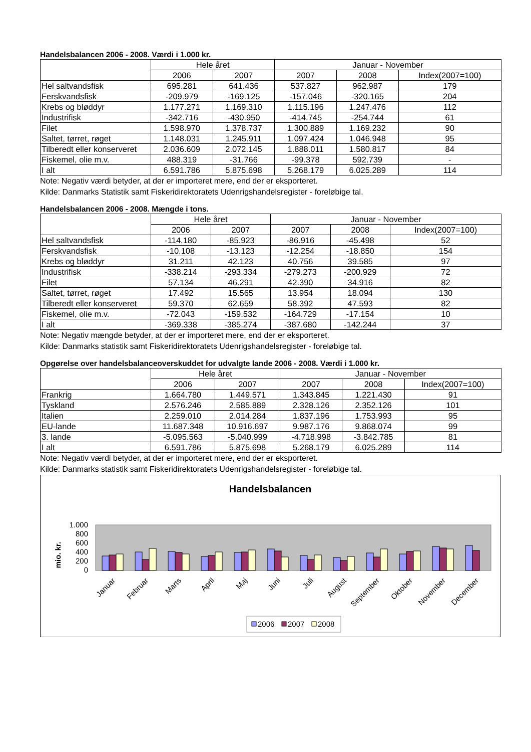Handelsbalancen 2006 - 2008. Værdi i 1.000 kr.
| | Hele året | | Januar - November | | |
| --- | --- | --- | --- | --- | --- |
| | 2006 | 2007 | 2007 | 2008 | Index(2007=100) |
| Hel saltvandsfisk | 695.281 | 641.436 | 537.827 | 962.987 | 179 |
| Ferskvandsfisk | -209.979 | -169.125 | -157.046 | -320.165 | 204 |
| Krebs og bløddyr | 1.177.271 | 1.169.310 | 1.115.196 | 1.247.476 | 112 |
| Industrifisk | -342.716 | -430.950 | -414.745 | -254.744 | 61 |
| Filet | 1.598.970 | 1.378.737 | 1.300.889 | 1.169.232 | 90 |
| Saltet, tørret, røget | 1.148.031 | 1.245.911 | 1.097.424 | 1.046.948 | 95 |
| Tilberedt eller konserveret | 2.036.609 | 2.072.145 | 1.888.011 | 1.580.817 | 84 |
| Fiskemel, olie m.v. | 488.319 | -31.766 | -99.378 | 592.739 | - |
| I alt | 6.591.786 | 5.875.698 | 5.268.179 | 6.025.289 | 114 |
Note: Negativ værdi betyder, at der er importeret mere, end der er eksporteret.
Kilde: Danmarks Statistik samt Fiskeridirektoratets Udenrigshandelsregister - foreløbige tal.
Handelsbalancen 2006 - 2008. Mængde i tons.
| | Hele året | | Januar - November | | |
| --- | --- | --- | --- | --- | --- |
| | 2006 | 2007 | 2007 | 2008 | Index(2007=100) |
| Hel saltvandsfisk | -114.180 | -85.923 | -86.916 | -45.498 | 52 |
| Ferskvandsfisk | -10.108 | -13.123 | -12.254 | -18.850 | 154 |
| Krebs og bløddyr | 31.211 | 42.123 | 40.756 | 39.585 | 97 |
| Industrifisk | -338.214 | -293.334 | -279.273 | -200.929 | 72 |
| Filet | 57.134 | 46.291 | 42.390 | 34.916 | 82 |
| Saltet, tørret, røget | 17.492 | 15.565 | 13.954 | 18.094 | 130 |
| Tilberedt eller konserveret | 59.370 | 62.659 | 58.392 | 47.593 | 82 |
| Fiskemel, olie m.v. | -72.043 | -159.532 | -164.729 | -17.154 | 10 |
| I alt | -369.338 | -385.274 | -387.680 | -142.244 | 37 |
Note: Negativ mængde betyder, at der er importeret mere, end der er eksporteret.
Kilde: Danmarks statistik samt Fiskeridirektoratets Udenrigshandelsregister - foreløbige tal.
Opgørelse over handelsbalanceoverskuddet for udvalgte lande 2006 - 2008. Værdi i 1.000 kr.
| | Hele året | | Januar - November | | |
| --- | --- | --- | --- | --- | --- |
| | 2006 | 2007 | 2007 | 2008 | Index(2007=100) |
| Frankrig | 1.664.780 | 1.449.571 | 1.343.845 | 1.221.430 | 91 |
| Tyskland | 2.576.246 | 2.585.889 | 2.328.126 | 2.352.126 | 101 |
| Italien | 2.259.010 | 2.014.284 | 1.837.196 | 1.753.993 | 95 |
| EU-lande | 11.687.348 | 10.916.697 | 9.987.176 | 9.868.074 | 99 |
| 3. lande | -5.095.563 | -5.040.999 | -4.718.998 | -3.842.785 | 81 |
| I alt | 6.591.786 | 5.875.698 | 5.268.179 | 6.025.289 | 114 |
Note: Negativ værdi betyder, at der er importeret mere, end der er eksporteret.
Kilde: Danmarks statistik samt Fiskeridirektoratets Udenrigshandelsregister - foreløbige tal.
Handelsbalancen
mio. kr.
1.000
800
600
400
200
0
Januar
Februar
Marts
April
Maj
Juni
Juli
August
September
Oktober
November
December
2006
2007
2008